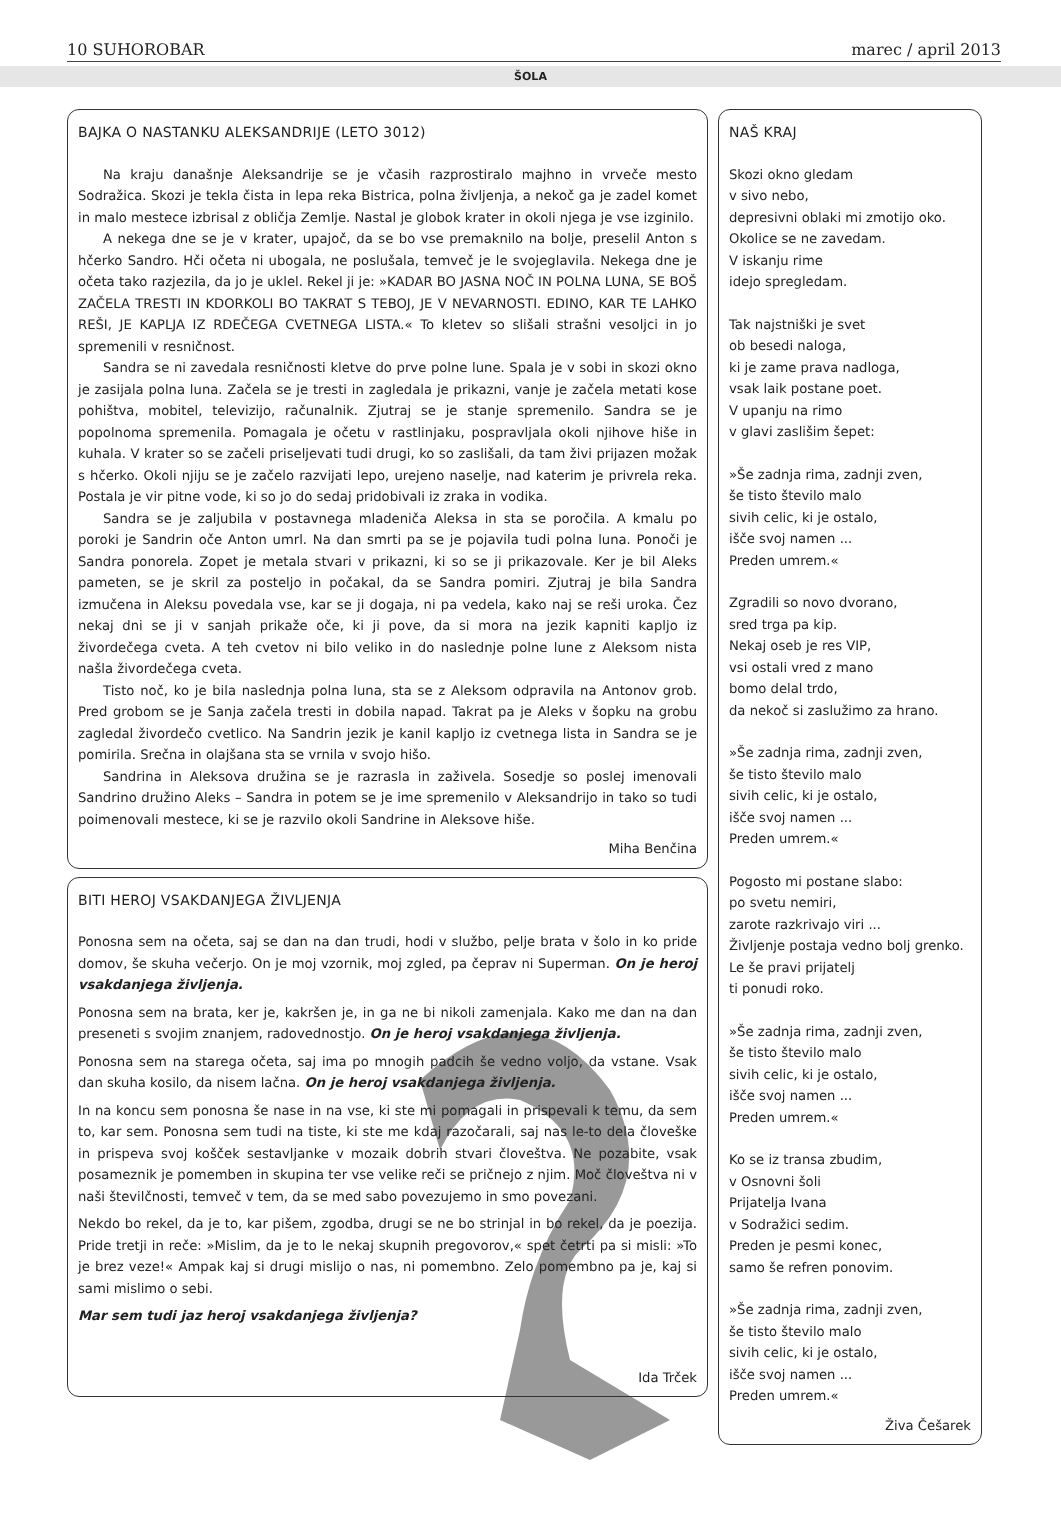10 SUHOROBAR marec / april 2013
ŠOLA
BAJKA O NASTANKU ALEKSANDRIJE (LETO 3012)
Na kraju današnje Aleksandrije se je včasih razprostiralo majhno in vrveče mesto Sodražica. Skozi je tekla čista in lepa reka Bistrica, polna življenja, a nekoč ga je zadel komet in malo mestece izbrisal z obličja Zemlje. Nastal je globok krater in okoli njega je vse izginilo.
A nekega dne se je v krater, upajoč, da se bo vse premaknilo na bolje, preselil Anton s hčerko Sandro. Hči očeta ni ubogala, ne poslušala, temveč je le svojeglavila. Nekega dne je očeta tako razjezila, da jo je uklel. Rekel ji je: »KADAR BO JASNA NOČ IN POLNA LUNA, SE BOŠ ZAČELA TRESTI IN KDORKOLI BO TAKRAT S TEBOJ, JE V NEVARNOSTI. EDINO, KAR TE LAHKO REŠI, JE KAPLJA IZ RDEČEGA CVETNEGA LISTA.« To kletev so slišali strašni vesoljci in jo spremenili v resničnost.
Sandra se ni zavedala resničnosti kletve do prve polne lune. Spala je v sobi in skozi okno je zasijala polna luna. Začela se je tresti in zagledala je prikazni, vanje je začela metati kose pohištva, mobitel, televizijo, računalnik. Zjutraj se je stanje spremenilo. Sandra se je popolnoma spremenila. Pomagala je očetu v rastlinjaku, pospravljala okoli njihove hiše in kuhala. V krater so se začeli priseljevati tudi drugi, ko so zaslišali, da tam živi prijazen možak s hčerko. Okoli njiju se je začelo razvijati lepo, urejeno naselje, nad katerim je privrela reka. Postala je vir pitne vode, ki so jo do sedaj pridobivali iz zraka in vodika.
Sandra se je zaljubila v postavnega mladeniča Aleksa in sta se poročila. A kmalu po poroki je Sandrin oče Anton umrl. Na dan smrti pa se je pojavila tudi polna luna. Ponoči je Sandra ponorela. Zopet je metala stvari v prikazni, ki so se ji prikazovale. Ker je bil Aleks pameten, se je skril za posteljo in počakal, da se Sandra pomiri. Zjutraj je bila Sandra izmučena in Aleksu povedala vse, kar se ji dogaja, ni pa vedela, kako naj se reši uroka. Čez nekaj dni se ji v sanjah prikaže oče, ki ji pove, da si mora na jezik kapniti kapljo iz živordečega cveta. A teh cvetov ni bilo veliko in do naslednje polne lune z Aleksom nista našla živordečega cveta.
Tisto noč, ko je bila naslednja polna luna, sta se z Aleksom odpravila na Antonov grob. Pred grobom se je Sanja začela tresti in dobila napad. Takrat pa je Aleks v šopku na grobu zagledal živordečo cvetlico. Na Sandrin jezik je kanil kapljo iz cvetnega lista in Sandra se je pomirila. Srečna in olajšana sta se vrnila v svojo hišo.
Sandrina in Aleksova družina se je razrasla in zaživela. Sosedje so poslej imenovali Sandrino družino Aleks – Sandra in potem se je ime spremenilo v Aleksandrijo in tako so tudi poimenovali mestece, ki se je razvilo okoli Sandrine in Aleksove hiše.
Miha Benčina
BITI HEROJ VSAKDANJEGA ŽIVLJENJA
Ponosna sem na očeta, saj se dan na dan trudi, hodi v službo, pelje brata v šolo in ko pride domov, še skuha večerjo. On je moj vzornik, moj zgled, pa čeprav ni Superman. On je heroj vsakdanjega življenja.
Ponosna sem na brata, ker je, kakršen je, in ga ne bi nikoli zamenjala. Kako me dan na dan preseneti s svojim znanjem, radovednostjo. On je heroj vsakdanjega življenja.
Ponosna sem na starega očeta, saj ima po mnogih padcih še vedno voljo, da vstane. Vsak dan skuha kosilo, da nisem lačna. On je heroj vsakdanjega življenja.
In na koncu sem ponosna še nase in na vse, ki ste mi pomagali in prispevali k temu, da sem to, kar sem. Ponosna sem tudi na tiste, ki ste me kdaj razočarali, saj nas le-to dela človeške in prispeva svoj košček sestavljanke v mozaik dobrih stvari človeštva. Ne pozabite, vsak posameznik je pomemben in skupina ter vse velike reči se pričnejo z njim. Moč človeštva ni v naši številčnosti, temveč v tem, da se med sabo povezujemo in smo povezani.
Nekdo bo rekel, da je to, kar pišem, zgodba, drugi se ne bo strinjal in bo rekel, da je poezija. Pride tretji in reče: »Mislim, da je to le nekaj skupnih pregovorov,« spet četrti pa si misli: »To je brez veze!« Ampak kaj si drugi mislijo o nas, ni pomembno. Zelo pomembno pa je, kaj si sami mislimo o sebi.
Mar sem tudi jaz heroj vsakdanjega življenja?
Ida Trček
NAŠ KRAJ
Skozi okno gledam
v sivo nebo,
depresivni oblaki mi zmotijo oko.
Okolice se ne zavedam.
V iskanju rime
idejo spregledam.
Tak najstniški je svet
ob besedi naloga,
ki je zame prava nadloga,
vsak laik postane poet.
V upanju na rimo
v glavi zaslišim šepet:
»Še zadnja rima, zadnji zven,
še tisto število malo
sivih celic, ki je ostalo,
išče svoj namen ...
Preden umrem.«
Zgradili so novo dvorano,
sred trga pa kip.
Nekaj oseb je res VIP,
vsi ostali vred z mano
bomo delal trdo,
da nekoč si zaslužimo za hrano.
»Še zadnja rima, zadnji zven,
še tisto število malo
sivih celic, ki je ostalo,
išče svoj namen ...
Preden umrem.«
Pogosto mi postane slabo:
po svetu nemiri,
zarote razkrivajo viri ...
Življenje postaja vedno bolj grenko.
Le še pravi prijatelj
ti ponudi roko.
»Še zadnja rima, zadnji zven,
še tisto število malo
sivih celic, ki je ostalo,
išče svoj namen ...
Preden umrem.«
Ko se iz transa zbudim,
v Osnovni šoli
Prijatelja Ivana
v Sodražici sedim.
Preden je pesmi konec,
samo še refren ponovim.
»Še zadnja rima, zadnji zven,
še tisto število malo
sivih celic, ki je ostalo,
išče svoj namen ...
Preden umrem.«
Živa Češarek